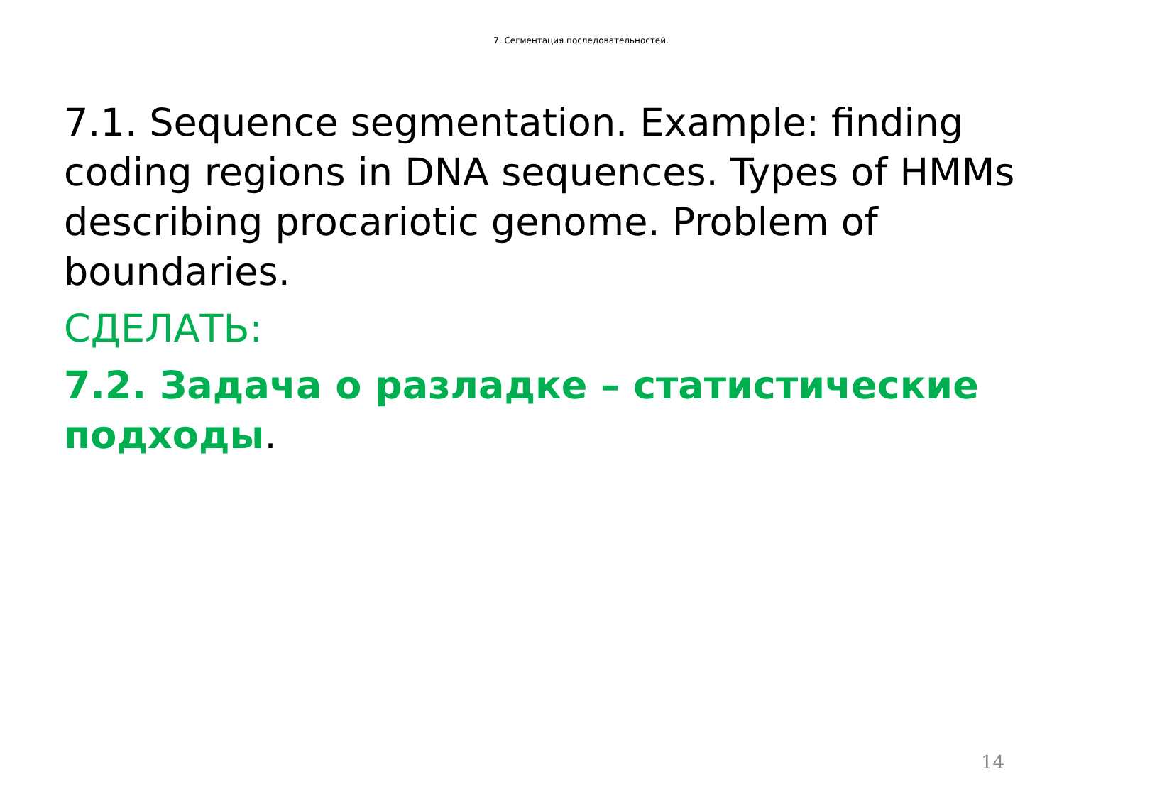7. Сегментация последовательностей.
7.1. Sequence segmentation. Example: finding coding regions in DNA sequences. Types of HMMs describing procariotic genome. Problem of boundaries.
СДЕЛАТЬ:
7.2. Задача о разладке – статистические подходы.
14